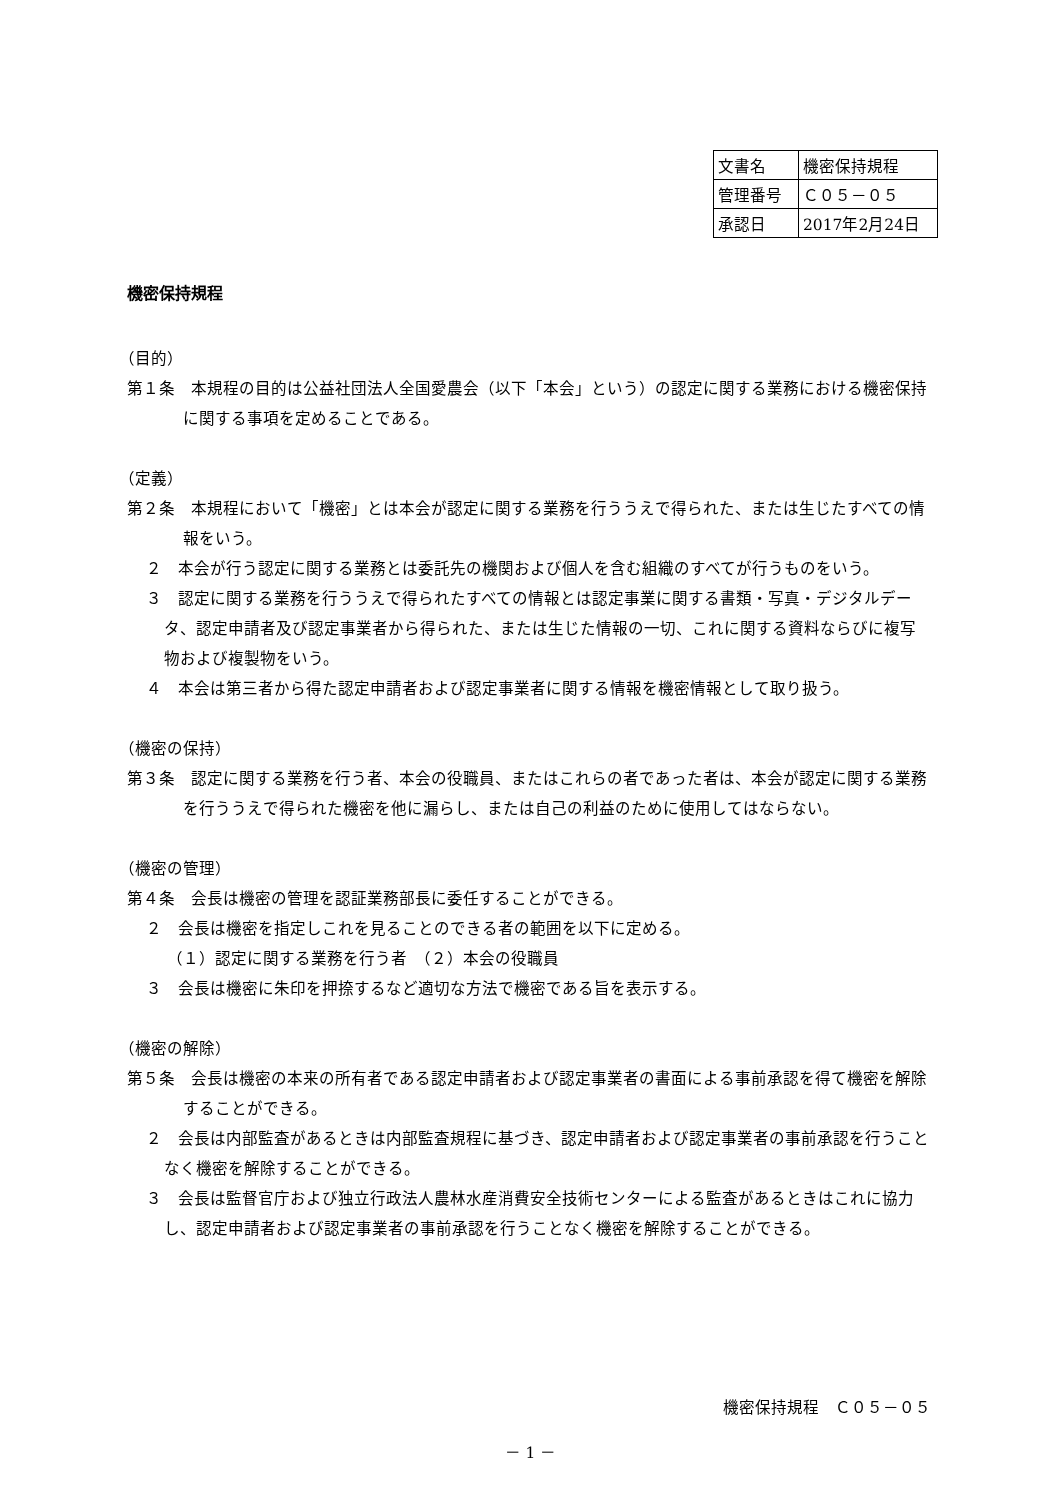| 文書名 | 機密保持規程 |
| 管理番号 | Ｃ０５－０５ |
| 承認日 | 2017年2月24日 |
機密保持規程
（目的）
第１条　本規程の目的は公益社団法人全国愛農会（以下「本会」という）の認定に関する業務における機密保持に関する事項を定めることである。
（定義）
第２条　本規程において「機密」とは本会が認定に関する業務を行ううえで得られた、または生じたすべての情報をいう。
２　本会が行う認定に関する業務とは委託先の機関および個人を含む組織のすべてが行うものをいう。
３　認定に関する業務を行ううえで得られたすべての情報とは認定事業に関する書類・写真・デジタルデータ、認定申請者及び認定事業者から得られた、または生じた情報の一切、これに関する資料ならびに複写物および複製物をいう。
４　本会は第三者から得た認定申請者および認定事業者に関する情報を機密情報として取り扱う。
（機密の保持）
第３条　認定に関する業務を行う者、本会の役職員、またはこれらの者であった者は、本会が認定に関する業務を行ううえで得られた機密を他に漏らし、または自己の利益のために使用してはならない。
（機密の管理）
第４条　会長は機密の管理を認証業務部長に委任することができる。
２　会長は機密を指定しこれを見ることのできる者の範囲を以下に定める。
（１）認定に関する業務を行う者　（２）本会の役職員
３　会長は機密に朱印を押捺するなど適切な方法で機密である旨を表示する。
（機密の解除）
第５条　会長は機密の本来の所有者である認定申請者および認定事業者の書面による事前承認を得て機密を解除することができる。
２　会長は内部監査があるときは内部監査規程に基づき、認定申請者および認定事業者の事前承認を行うことなく機密を解除することができる。
３　会長は監督官庁および独立行政法人農林水産消費安全技術センターによる監査があるときはこれに協力し、認定申請者および認定事業者の事前承認を行うことなく機密を解除することができる。
機密保持規程　Ｃ０５－０５
－ 1 －